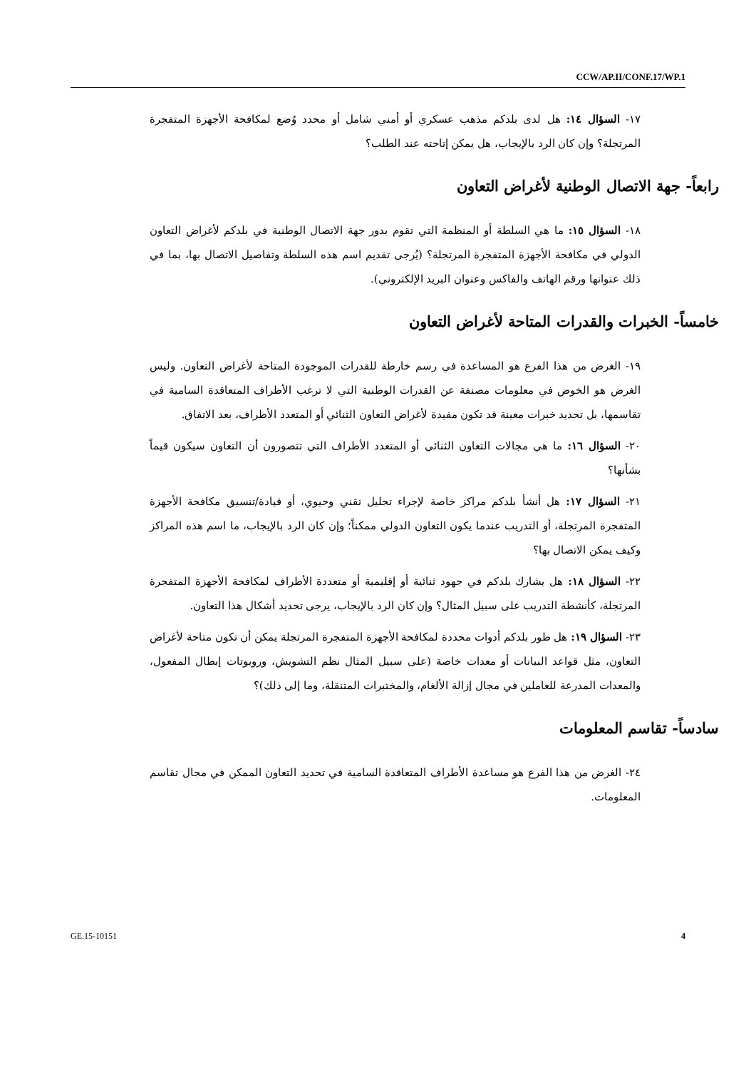CCW/AP.II/CONF.17/WP.1
١٧- السؤال ١٤: هل لدى بلدكم مذهب عسكري أو أمني شامل أو محدد وُضع لمكافحة الأجهزة المتفجرة المرتجلة؟ وإن كان الرد بالإيجاب، هل يمكن إتاحته عند الطلب؟
رابعاً- جهة الاتصال الوطنية لأغراض التعاون
١٨- السؤال ١٥: ما هي السلطة أو المنظمة التي تقوم بدور جهة الاتصال الوطنية في بلدكم لأغراض التعاون الدولي في مكافحة الأجهزة المتفجرة المرتجلة؟ (يُرجى تقديم اسم هذه السلطة وتفاصيل الاتصال بها، بما في ذلك عنوانها ورقم الهاتف والفاكس وعنوان البريد الإلكتروني).
خامساً- الخبرات والقدرات المتاحة لأغراض التعاون
١٩- الغرض من هذا الفرع هو المساعدة في رسم خارطة للقدرات الموجودة المتاحة لأغراض التعاون. وليس الغرض هو الخوض في معلومات مصنفة عن القدرات الوطنية التي لا ترغب الأطراف المتعاقدة السامية في تقاسمها، بل تحديد خبرات معينة قد تكون مفيدة لأغراض التعاون الثنائي أو المتعدد الأطراف، بعد الاتفاق.
٢٠- السؤال ١٦: ما هي مجالات التعاون الثنائي أو المتعدد الأطراف التي تتصورون أن التعاون سيكون قيماً بشأنها؟
٢١- السؤال ١٧: هل أنشأ بلدكم مراكز خاصة لإجراء تحليل تقني وحيوي، أو قيادة/تنسيق مكافحة الأجهزة المتفجرة المرتجلة، أو التدريب عندما يكون التعاون الدولي ممكناً؛ وإن كان الرد بالإيجاب، ما اسم هذه المراكز وكيف يمكن الاتصال بها؟
٢٢- السؤال ١٨: هل يشارك بلدكم في جهود ثنائية أو إقليمية أو متعددة الأطراف لمكافحة الأجهزة المتفجرة المرتجلة، كأنشطة التدريب على سبيل المثال؟ وإن كان الرد بالإيجاب، يرجى تحديد أشكال هذا التعاون.
٢٣- السؤال ١٩: هل طور بلدكم أدوات محددة لمكافحة الأجهزة المتفجرة المرتجلة يمكن أن تكون متاحة لأغراض التعاون، مثل قواعد البيانات أو معدات خاصة (على سبيل المثال نظم التشويش، وروبوتات إبطال المفعول، والمعدات المدرعة للعاملين في مجال إزالة الألغام، والمختبرات المتنقلة، وما إلى ذلك)؟
سادساً- تقاسم المعلومات
٢٤- الغرض من هذا الفرع هو مساعدة الأطراف المتعاقدة السامية في تحديد التعاون الممكن في مجال تقاسم المعلومات.
GE.15-10151 4